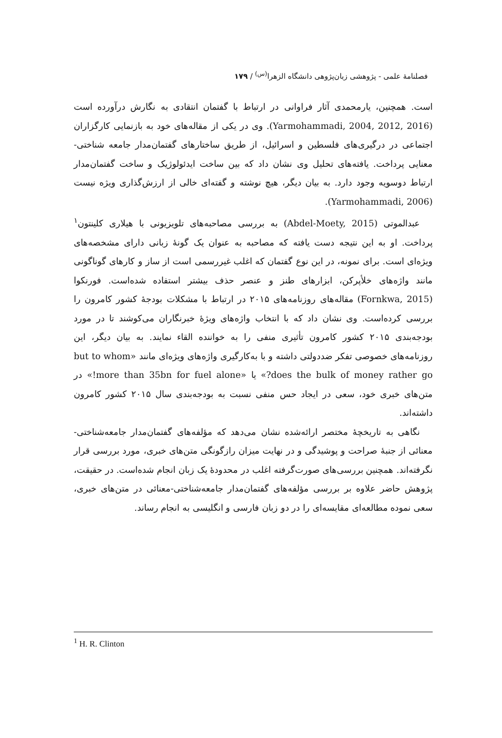فصلنامهٔ علمی - پژوهشی زبان‌پژوهی دانشگاه الزهرا<sup>(س)</sup> / ۱۷۹
است. همچنین، یارمحمدی آثار فراوانی در ارتباط با گفتمان انتقادی به نگارش درآورده است (Yarmohammadi, 2004, 2012, 2016). وی در یکی از مقاله‌های خود به بازنمایی کارگزاران اجتماعی در درگیری‌های فلسطین و اسرائیل، از طریق ساختارهای گفتمان‌مدار جامعه شناختی-معنایی پرداخت. یافته‌های تحلیل وی نشان داد که بین ساخت ایدئولوژیک و ساخت گفتمان‌مدار ارتباط دوسویه وجود دارد. به بیان دیگر، هیچ نوشته و گفته‌ای خالی از ارزش‌گذاری ویژه نیست (Yarmohammadi, 2006).
عبدالموتی (Abdel-Moety, 2015) به بررسی مصاحبه‌های تلویزیونی با هیلاری کلینتون<sup>۱</sup> پرداخت. او به این نتیجه دست یافته که مصاحبه به عنوان یک گونهٔ زبانی دارای مشخصه‌های ویژه‌ای است. برای نمونه، در این نوع گفتمان که اغلب غیررسمی است از ساز و کارهای گوناگونی مانند واژه‌های خلأپرکن، ابزارهای طنز و عنصر حذف بیشتر استفاده شده‌است. فورنکوا (Fornkwa, 2015) مقاله‌های روزنامه‌های ۲۰۱۵ در ارتباط با مشکلات بودجهٔ کشور کامرون را بررسی کرده‌است. وی نشان داد که با انتخاب واژه‌های ویژهٔ خبرنگاران می‌کوشند تا در مورد بودجه‌بندی ۲۰۱۵ کشور کامرون تأثیری منفی را به خواننده القاء نمایند. به بیان دیگر، این روزنامه‌های خصوصی تفکر ضددولتی داشته و با به‌کارگیری واژه‌های ویژه‌ای مانند «but to whom does the bulk of money rather go?» یا «more than 35bn for fuel alone!» در متن‌های خبری خود، سعی در ایجاد حس منفی نسبت به بودجه‌بندی سال ۲۰۱۵ کشور کامرون داشته‌اند.
نگاهی به تاریخچهٔ مختصر ارائه‌شده نشان می‌دهد که مؤلفه‌های گفتمان‌مدار جامعه‌شناختی-معنائی از جنبهٔ صراحت و پوشیدگی و در نهایت میزان رازگونگی متن‌های خبری، مورد بررسی قرار نگرفته‌اند. همچنین بررسی‌های صورت‌گرفته اغلب در محدودهٔ یک زبان انجام شده‌است. در حقیقت، پژوهش حاضر علاوه بر بررسی مؤلفه‌های گفتمان‌مدار جامعه‌شناختی-معنائی در متن‌های خبری، سعی نموده مطالعه‌ای مقایسه‌ای را در دو زبان فارسی و انگلیسی به انجام رساند.
<sup>1</sup> H. R. Clinton